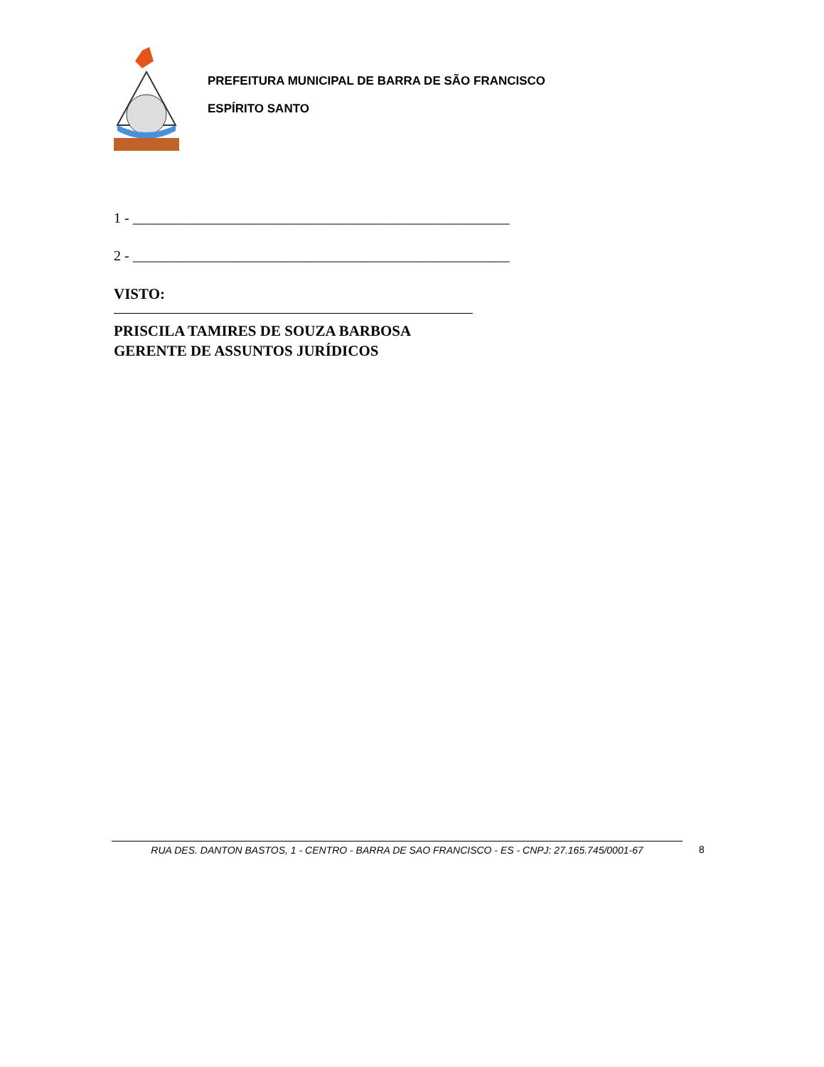PREFEITURA MUNICIPAL DE BARRA DE SÃO FRANCISCO
ESPÍRITO SANTO
1 - _____________________________________________________
2 - _____________________________________________________
VISTO:
PRISCILA TAMIRES DE SOUZA BARBOSA
GERENTE DE ASSUNTOS JURÍDICOS
RUA DES. DANTON BASTOS, 1 - CENTRO - BARRA DE SAO FRANCISCO - ES - CNPJ: 27.165.745/0001-67 8